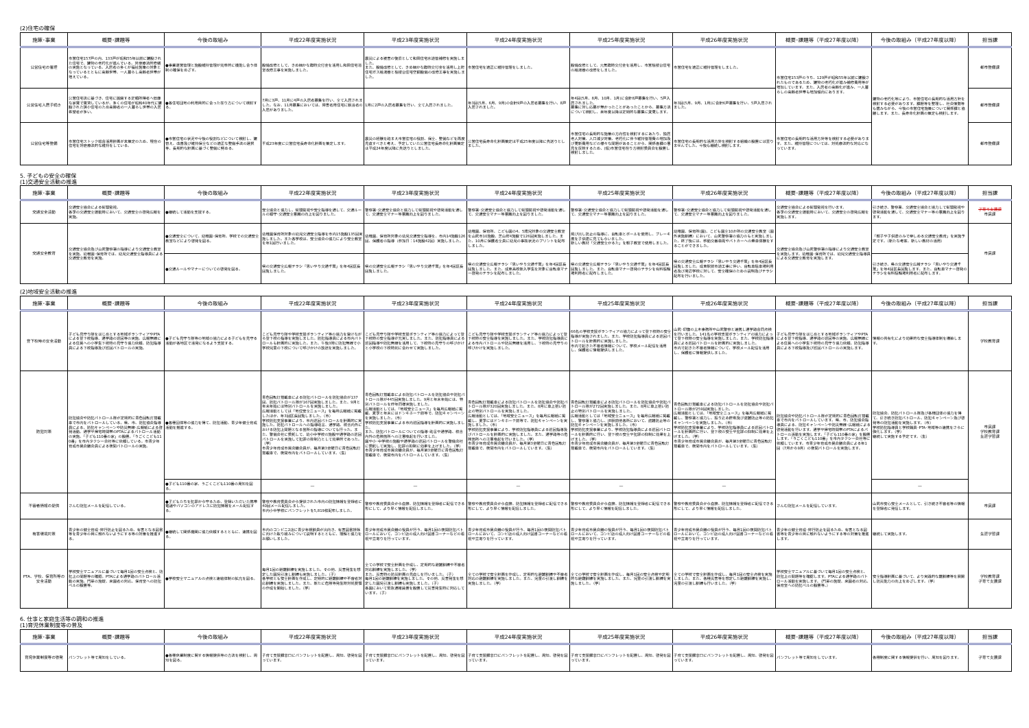(2)住宅の確保
| 施策･事業 | 概要･課題等 | 今後の取組み | 平成22年度実施状況 | 平成23年度実施状況 | 平成24年度実施状況 | 平成25年度実施状況 | 平成26年度実施状況 | 概要･課題等（平成27年度以降） | 今後の取組み（平成27年度以降） | 担当課 |
| --- | --- | --- | --- | --- | --- | --- | --- | --- | --- | --- |
| 公営住宅の管理 | 市営住宅157戸の内、133戸が昭和55年以前に建設された住宅で、建物の老朽化が進んでいる。対症療法的修繕の実施となっている。入居者の多くが福祉施策の対象となっているとともに高齢世帯、一人暮らし高齢者世帯が増えている。 | ●事業運営管理と施設維持管理が効率的に機能し合う体制の確保をめざす。 | 設備改修として、きめ細かな臨時交付金を活用し和田住宅浴室改修工事を実施しました。 | 震災による被害の復旧として和田住宅水道管補修を実施しました。 また、設備改修として、きめ細かな臨時交付金を活用し上町住宅ガス給湯器と桂楼台住宅空調設備の改修工事を実施しました。 | 市営住宅を適正に維持管理をしました。 | 設備改修として、元気臨時交付金を活用し、市営桂楼台住宅の給湯器の改修をしました。 | 市営住宅を適正に維持管理をしました。 | 市営住宅153戸のうち、129戸が昭和55年以前に建設されたものであるため、建物の老朽化が進み補修費用等が増加しています。また、入居者の高齢化が進み、一人暮らしの高齢者世帯も増加傾向にあります。 | 建物の老朽化等により、市営住宅の長期的な活用方針を検討する必要があります。課題等を整理し、社会情勢等も鑑みながら、今後の市営住宅施策について関係課と協議します。また、長寿命化計画の策定も検討します。 | 都市整備課 |
| 公営住宅入居手続き | 公営住宅法に基づき、住宅に困窮する定額所得者へ低廉な家賃で賃貸しているが、多くの住宅が昭和40年代に建設された狭小住宅のため高齢者の一人暮らし世帯の入居希望者が多い。 | ●各住宅団地の利用目的に合った在り方について検討する。 | 7月に3戸、11月に4戸の入居者募集を行い、全て入居されました。なお、11月募集においては、障害者用住宅に該当者の入居がありました。 | 1月に2戸の入居者募集を行い、全て入居されました。 | 年3回(5月、6月、9月)の合計9戸の入居者募集を行い、8戸入居されました。 | 年4回(5月、8月、10月、1月)に合計8戸募集を行い、5戸入居されました。 募集に対し応募が無かったことがあったことから、募集方法について検討し、来年度以降は定期的な募集に変更します。 | 年3回(5月、9月、1月)に合計6戸募集を行い、5戸入居されました。 | | | 都市整備課 |
| 公営住宅等整備 | 市営住宅ストック総合活用計画が未策定のため、現在の住宅を対症療法的な維持をしている。 | ●市営住宅の状況や今後の役割などについて検討し、建替え、改善及び維持保全などの適正な整備手法の選択等、長期的な計画に基づく整備に努める。 | 平成23年度に公営住宅長寿命化計画を策定します。 | 震災の経験を踏まえ市営住宅の役割、保全、整備などを再度見直すべきと考え、予定していた公営住宅長寿命化計画策定は平成24年度以降に先送りとしました。 | 公営住宅長寿命化計画策定は平成25年度以降に先送りとしました。 | 市営住宅の長期的な施策の方向性を検討するにあたり、独居老人対策、人口減少対策、老朽化に伴う維持管理費の増加及び更新費用などの様々な問題があることから、関係各課の意見を反映するため、(仮)市営住宅在り方検討委員会を設置し検討しました。 | 市営住宅の長期的な活用方針を検討する組織の設置には至りませんでした。今後も継続し検討します。 | 市営住宅の長期的な活用方針等を検討する必要があります。また、維持管理については、対処療法的な対応になっています。 | | 都市整備課 |
5. 子どもの安全の確保
(1)交通安全活動の推進
| 施策･事業 | 概要･課題等 | 今後の取組み | 平成22年度実施状況 | 平成23年度実施状況 | 平成24年度実施状況 | 平成25年度実施状況 | 平成26年度実施状況 | 概要･課題等（平成27年度以降） | 今後の取組み（平成27年度以降） | 担当課 |
| --- | --- | --- | --- | --- | --- | --- | --- | --- | --- | --- |
| 交通安全活動 | 交通安全協会による街頭監視。 各季の交通安全運動時において、交通安全の啓発広報を実施。 | ●継続して活動を支援する。 | 安全協会と協力し、街頭監視や安全指導を通して、交通ルールの順守･交通安全意識の向上を図りました。 | 警察署･交通安全協会と協力して街頭監視や啓発活動を通して、交通安全マナー等意識向上を図りました。 | 警察署･交通安全協会と協力して街頭監視や啓発活動を通して、交通安全マナー等意識向上を図りました。 | 警察署･交通安全協会と協力して街頭監視や啓発活動を通して、交通安全マナー等意識向上を図りました。 | 警察署･交通安全協会と協力して街頭監視や啓発活動を通して、交通安全マナー等意識向上を図りました。 | 交通安全協会による街頭監視を行います。 各季の交通安全運動時において、交通安全の啓発広報を実施します。 | 引き続き、警察署、交通安全協会と協力して街頭監視や啓発活動を通して、交通安全マナー等の意識向上を図ります。 | 子育て支援課 市民課 |
| 交通安全教育 | 交通安全協会及び山武警察署の指導により交通安全教室を実施。幼稚園･保育所では、幼児交通安全指導員による交通安全教育を実施。 | ●交通安全について、幼稚園･保育所、学校での交通安全教室などにより啓発を図る。 | 幼稚園保育所対象の幼児交通安全指導を市内15施設135回実施しました。また各学校は、安全協会の協力により安全教室を年1回行いました。 | 幼稚園、保育所対象の幼児交通安全指導を、市内14施設126回、保護者の指導（参加日：14施設42回）実施しました。 | 幼稚園、保育所、こども園の4、5歳児対象の交通安全教室を山武市10施設、芝山町4施設で126回実施しました。また、10月に保護者全員に幼児の事故状況のプリントを配布しました。 | 飛び出し防止の指導に、自転車とボールを使用し、ブレーキ痕を子供達に見てもらいました。 新しい教材「交通安全かるた」を親子教室で使用しました。 | 幼稚園、保育所(園)、こども園全10か所の交通安全教室（園外実施訓練）において、山武警察署の協力のもと実施しました。終了後には、移動交番車両やパトカーへの乗車体験をすることができました。 | 交通安全協会及び山武警察署の指導により交通安全教室を実施します。幼稚園･保育所では、幼児交通安全指導員による交通安全教育を実施します。 | 「親子や子供達のみで楽しめる交通安全教育」を実施予定です。（新たな考案、新しい教材の活用） | 市民課 |
| | | ●交通ルールやマナーについての啓発を図る。 | 県の交通安全広報チラシ「思いやり交通千葉」を年4回区長回覧しました。 | 県の交通安全広報チラシ「思いやり交通千葉」を年4回区長回覧しました。 | 県の交通安全広報チラシ「思いやり交通千葉」を年4回区長回覧しました。また、成東高校新入学生を対象に自転車マナー啓発のチラシを配布しました。 | 県の交通安全広報チラシ「思いやり交通千葉」を年4回区長回覧しました。また、自転車マナー啓発のチラシを有料駐輪場利用者に配布しました。 | 県の交通安全広報チラシ「思いやり交通千葉」を年4回区長回覧しました。成東駅前市道工事に伴い、自転車駐車場利用者及び周辺学校に対して、安全確保のための説明及びチラシ配布を行いました。 | | 引き続き、県の交通安全広報チラシ「思いやり交通千葉」を年4回区長回覧します。また、自転車マナー啓発のチラシを有料駐輪場利用者に配布します。 | |
(2)地域安全活動の推進
| 施策･事業 | 概要･課題等 | 今後の取組み | 平成22年度実施状況 | 平成23年度実施状況 | 平成24年度実施状況 | 平成25年度実施状況 | 平成26年度実施状況 | 概要･課題等（平成27年度以降） | 今後の取組み（平成27年度以降） | 担当課 |
| --- | --- | --- | --- | --- | --- | --- | --- | --- | --- | --- |
| 登下校時の安全活動 | 子ども見守り隊をはじめとする地域ボランティアやPTAによる登下校指導、通学路の巡回等の実施。広報無線による住民への小学生下校時の見守り協力依頼、防犯指導員による下校指導及び巡回パトロールの実施。 | ●子ども見守り隊等の地域の協力による子どもを見守る活動が各地区で活発になるよう支援する。 | こども見守り隊や学校支援ボランティア等の協力を受けながら登下校の指導を実施しました。防犯指導員による市内パトロールも計画的に実施した。また、午後3時に防犯無線で小学校児童の下校について呼びかけの放送を実施しました。 | こども見守り隊や学校支援ボランティア等の協力によって登下校時の安全指導が充実しました。また、防犯指導員による巡回指導や防犯無線を活用して、下校時の見守りの呼びかけと小学校の下校時刻に合わせて実施しました。 | こども見守り隊や学校支援ボランティア等の協力によって登下校時の安全指導を実施しました。また、学校防犯指導員による市内パトロールや防災無線を活用し、下校時の見守りの呼びかけを実施しました。 | 66名の学校支援ボランティアの協力によって登下校時の安全指導が実施されました。また、学校防犯指導員による巡回パトロールを計画的に実施しました。 市内で起きた不審者情報について、学校メール配信を活用し、保護者に情報提供しました。 | 山武･印旛の土木事務所や山武警察と連携し通学路合同点検を行いました。141名の学校支援ボランティアの協力によって登下校時の安全指導を実施しました。また、学校防犯指導員による巡回パトロールを計画的に実施しました。 市内で起きた不審者情報について、学校メール配信を活用し、保護者に情報提供しました。 | 子ども見守り隊をはじめとする地域ボランティアやPTAによる登下校指導、通学路の巡回等の実施。広報無線による住民への小学生下校時の見守り協力依頼、防犯指導員による下校指導及び巡回パトロールの実施します。 | 情報の共有化により効果的な安全指導体制を構築します。 | 学校教育課 |
| 防犯対策 | 防犯協会や防犯パトロール隊が定期的に青色回転灯搭載車で市内をパトロールしている。県、市、防犯協会指導員による、防犯キャンペーンや防災無線･広報紙による啓発活動。通学や帰宅時間帯のPTAによるパトロール活動の実施。「子ども110番の家」の設置。「うごくこども110番」を市内タクシー会社等に依頼している。市青少年育成市民会議会員による夜間パトロールの実施。 | ●各種団体等の協力を得て、防犯活動、青少年健全育成活動を推進する。 | 青色回転灯搭載車による防犯パトロールを防犯協会が137回、防犯パトロール隊が167回実施しました。また、9月と年末年始には特別パトロールを実施しました。 広報活動としては「地位安全ニュース」を毎月広報紙に掲載したほか、年3回区長回覧しました。（市） 学校防犯支援事業により、市内巡回パトロールを計画的に実施した。防犯パトロールへの指導助言、通学路、校舎内外における防犯上問題となる箇所の指導についても行った。また、警備会社に委託して、幼小中学校の施設や通学路の巡回パトロールを実施して犯罪の抑制力として効果的であった。（学） 市青少年育成市民会議会員が、毎月第3金曜日に青色回転灯搭載車で、夜間市内をパトロールしています。（生） | 青色回転灯搭載車による防犯パトロールを防犯協会や防犯パトロール隊が445回実施しました。9月と年末年始には、特別パトロールを昨年同様実施しました。 広報活動としては、「地域安全ニュース」を毎月広報紙に掲載、夏季と年末にはドンキホーテ前等で、防犯キャンペーンを実施しました。（市） 学校防犯支援事業による市内巡回指導を計画的に実施しました。 また、防犯パトロールについての指導･助言や通学路、校舎内外の危険箇所への注意喚起を行いました。 園や小･中学校の施設や通学路の巡回パトロールを警備会社に委託して実施し、犯罪の抑制に効果を上げました。（学） 市青少年育成市民会議会員が、毎月第3金曜日に青色回転灯搭載車で、夜間市内をパトロールしています。（生） | 青色回転灯搭載車による防犯パトロールを防犯協会や防犯パトロール隊が320回実施しました。また、8月に車上狙い防止の特別パトロールを実施しました。 広報活動としては、「地域安全ニュース」を毎月広報紙に掲載し、夏季にはドンキホーテ前等で、防犯キャンペーンを実施しました。（市） 学校防犯支援事業により、学校防犯指導員による巡回指導及びパトロールを計画的に実施しました。また、通学路等の危険箇所への注意喚起を行いました。（学） 市青少年育成市民会議会員が、毎月第3金曜日に青色回転灯搭載車で、夜間市内をパトロールしています。（生） | 青色回転灯搭載車による防犯パトロールを防犯協会や防犯パトロール隊が272回実施しました。また、8月に車上狙い防止の特別パトロールを実施しました。 広報活動としては「地域安全ニュース」を毎月広報紙に掲載し、警察署と協力し、JR駅前他各所において、盗難防止等の防犯キャンペーンを実施しました。（市） 学校防犯支援事業により、学校防犯指導員による巡回パトロールを計画的に行い、登下校の安全や犯罪の抑制に効果を上げました。（学） 市青少年育成市民会議会員が、毎月第3金曜日に青色回転灯搭載車で、夜間市内をパトロールしています。（生） | 青色回転灯搭載車による防犯パトロールを防犯協会や防犯パトロール隊が259回実施しました。 広報活動としては、「地域安全ニュース」を毎月広報紙に掲載し、警察署と協力し、振り込め詐欺及び盗難防止等の防犯キャンペーンを実施しました。（市） 学校防犯支援事業により、学校防犯指導員による巡回パトロールを計画的に行い、登下校の安全や犯罪の抑制に効果を上げました。（学） 市青少年育成市民会議会員が、毎月第3金曜日に青色回転灯搭載車で、夜間市内をパトロールしています。（生） | 防犯協会や防犯パトロール隊が定期的に青色回転灯搭載車で市内をパトロールしています。県、市、防犯協会指導員による、防犯キャンペーンや防災無線･広報紙による啓発活動を行います。通学や帰宅時間帯のPTAによるパトロール活動を実施します。「子ども110番の家」を設置します。「うごくこども110番」を市内タクシー会社等に依頼しています。市青少年育成市民会議会員による年1回（7月から9月）の夜間パトロールを実施します。 | 防犯協会、防犯パトロール隊及び各種団体の協力を得て、引き続き防犯パトロール、防犯キャンペーン及び啓発等の防犯活動を実施します。（市） 学校防犯指導員と学校職員･PTA･地域等の連携をさらに強化します。（学） 継続して実施する予定です。（生） | 市民課 学校教育課 生涯学習課 |
| | | ●子ども110番の家、うごくこども110番の周知を図る。 | ― | ― | ― | ― | ― | | ― | |
| 不審者情報の提供 | さんむ防犯メールを配信している。 | ●子どもたちを犯罪から守るため、登録いただいた携帯電話やパソコンのアドレスに防犯情報をメール配信する。 | 警察や教育委員会から提供された市内の防犯情報を登録者に40回メール配信しました。 市内小中学校にパンフレットを5,819枚配布しました。 | 警察や教育委員会から直接、防犯情報を登録者に配信できる形にして、より早く情報を配信しました。 | 警察や教育委員会から直接、防犯情報を登録者に配信できる形にして、より早く情報を配信しました。 | 警察や教育委員会から直接、防犯情報を登録者に配信できる形にして、より早く情報を配信しました。 | 警察や教育委員会から直接、防犯情報を登録者に配信できる形にして、より早く情報を配信しました。 | さんむ防犯メールを配信しています。 | 山武市安心安全メールとして、引き続き不審者等の情報を登録者に発信します。 | 市民課 |
| 有害環境対策 | 青少年の健全育成･非行防止を図るため、有害となる図書等を青少年の目に触れないようにする等の対策を推進する。 | ●継続して関係機関に協力依頼するとともに、連携を図る。 | 市内のコンビニ2店に青少年相談員が出向き、有害図書排除に向けた取り組みについて説明するとともに、理解と協力をお願いしました。 | 青少年育成市民会議の役員が行う、毎月1回の夜間防犯パトロールにおいて、コンビ店の成人向け図書コーナーなどの看視や立寄りを行っています。 | 青少年育成市民会議の役員が行う、毎月1回の夜間防犯パトロールにおいて、コンビ店の成人向け図書コーナーなどの看視や立寄りを行っています。 | 青少年育成市民会議の役員が行う、毎月1回の夜間防犯パトロールにおいて、コンビ店の成人向け図書コーナーなどの看視や立寄りを行っています。 | 青少年育成市民会議の役員が行う、毎月1回の夜間防犯パトロールにおいて、コンビ店の成人向け図書コーナーなどの看視や立寄りを行っています。 | 青少年の健全育成･非行防止を図るため、有害となる図書等を青少年の目に触れないようにする等の対策を推進します。 | 継続して実施します。 | 生涯学習課 |
| PTA、学校、保育所等の安全活動 | 学校安全マニュアルに基づいて毎月1回の安全点検と、防犯上の問題等の確認。PTAによる通学路のパトロール活動の実施。門扉の施錠、来園者の対応、保育室への防犯ベルの設置等。 | ●学校安全マニュアルの点検と連絡体制の拡充を図る。 | 毎月1回の避難訓練を実施しました。その他、災害発生を想定した園児引渡し訓練も実施しました。（子） 各学校とも安全計画を作成し、定期的に避難訓練や不審者対応訓練を実施しました。また、新たに危険等発生時対処要領の作成を開始しました。（学） | 全ての学校で安全計画を作成し、定期的な避難訓練や不審者対応訓練を実施しました。（学） また、災害時の防災計画の見直しを行いました。（子） 毎月1回の避難訓練を実施しました。その他、災害発生を想定した園児引渡し訓練も実施しました。（子） 各園において緊急通報装置を設置して災害発生時に対応しています。（子） | 全ての学校で安全計画を作成し、定期的な避難訓練や不審者対応の避難訓練を実施しました。また、児童の引渡し訓練を実施しました。（学） | 全ての学校で安全計画を作成し、毎月1回の安全点検や定期的な避難訓練を実施しました。また、児童の引渡し訓練を実施しました。（学） | 全ての学校で安全計画を作成し、毎月1回の安全点検を実施しました。また、各種災害等を想定した避難訓練を実施し、児童の引渡し訓練も行いました。（学） | 学校安全マニュアルに基づいて毎月1回の安全点検と、防犯上の問題等を確認します。PTAによる通学路のパトロール活動を実施します。（門扉の施錠、来園者の対応、保育室への防犯ベルの設置等。） | 安全指導計画に基づいて、より実践的な難訓練等を展開し防災能力の向上をめざします。（学） | 学校教育課 子育て支援課 |
6. 仕事と家庭生活等の調和の推進
(1)育児休業制度等の普及
| 施策･事業 | 概要･課題等 | 今後の取組み | 平成22年度実施状況 | 平成23年度実施状況 | 平成24年度実施状況 | 平成25年度実施状況 | 平成26年度実施状況 | 概要･課題等（平成27年度以降） | 今後の取組み（平成27年度以降） | 担当課 |
| --- | --- | --- | --- | --- | --- | --- | --- | --- | --- | --- |
| 育児休業制度等の啓発 | パンフレット等で周知をしている。 | ●各種休業制度に関する情報提供等の方法を検討し、周知を図る。 | 子育て支援課窓口にパンフレットを配置し、周知、啓発を図っています。 | 子育て支援課窓口にパンフレットを配置し、周知、啓発を図っています。 | 子育て支援課窓口にパンフレットを配置し、周知、啓発を図っています。 | 子育て支援課窓口にパンフレットを配置し、周知、啓発を図っています。 | 子育て支援課窓口にパンフレットを配置し、周知、啓発を図っています。 | パンフレット等で周知をしています。 | 各種制度に関する情報提供を行い、周知を図ります。 | 子育て支援課 |